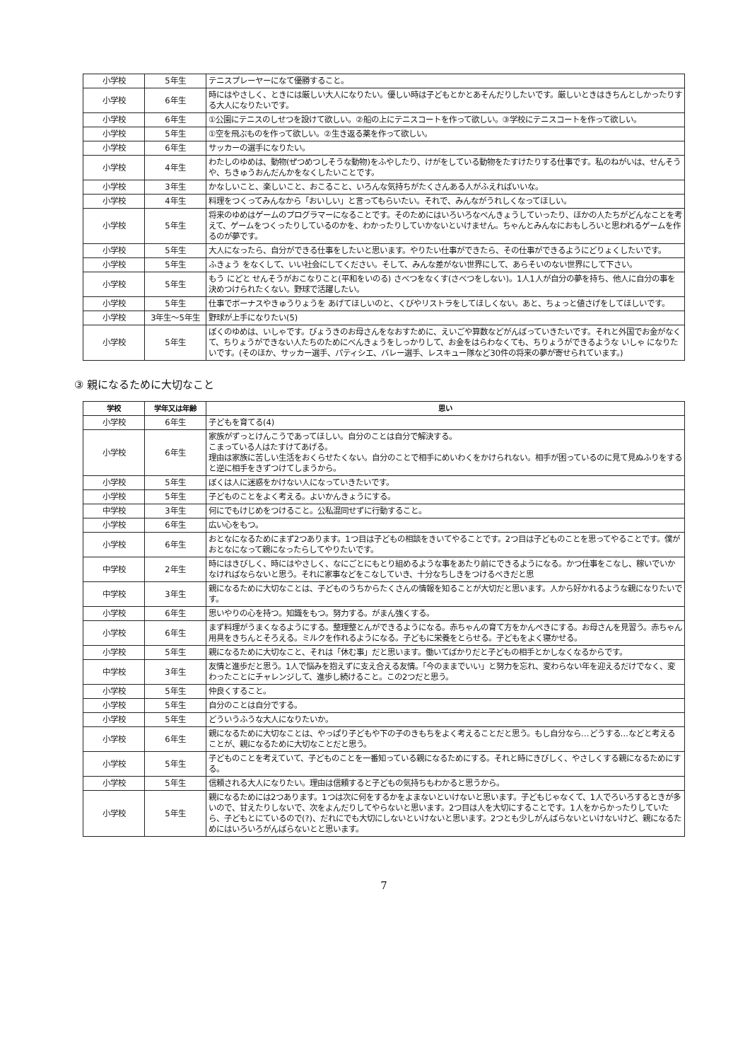| 小学校 | 5年生 | テニスプレーヤーになて優勝すること。 |
| 小学校 | 6年生 | 時にはやさしく、ときには厳しい大人になりたい。優しい時は子どもとかとあそんだりしたいです。厳しいときはきちんとしかったりする大人になりたいです。 |
| 小学校 | 6年生 | ①公園にテニスのしせつを設けて欲しい。②船の上にテニスコートを作って欲しい。③学校にテニスコートを作って欲しい。 |
| 小学校 | 5年生 | ①空を飛ぶものを作って欲しい。②生き返る薬を作って欲しい。 |
| 小学校 | 6年生 | サッカーの選手になりたい。 |
| 小学校 | 4年生 | わたしのゆめは、動物(ぜつめつしそうな動物)をふやしたり、けがをしている動物をたすけたりする仕事です。私のねがいは、せんそうや、ちきゅうおんだんかをなくしたいことです。 |
| 小学校 | 3年生 | かなしいこと、楽しいこと、おこること、いろんな気持ちがたくさんある人がふえればいいな。 |
| 小学校 | 4年生 | 料理をつくってみんなから「おいしい」と言ってもらいたい。それで、みんながうれしくなってほしい。 |
| 小学校 | 5年生 | 将来のゆめはゲームのプログラマーになることです。そのためにはいろいろなべんきょうしていったり、ほかの人たちがどんなことを考えて、ゲームをつくったりしているのかを、わかったりしていかないといけません。ちゃんとみんなにおもしろいと思われるゲームを作るのが夢です。 |
| 小学校 | 5年生 | 大人になったら、自分ができる仕事をしたいと思います。やりたい仕事ができたら、その仕事ができるようにどりょくしたいです。 |
| 小学校 | 5年生 | ふきょう をなくして、いい社会にしてください。そして、みんな差がない世界にして、あらそいのない世界にして下さい。 |
| 小学校 | 5年生 | もう にどと せんそうがおこなりこと(平和をいのる) さべつをなくす(さべつをしない)。1人1人が自分の夢を持ち、他人に自分の事を決めつけられたくない。野球で活躍したい。 |
| 小学校 | 5年生 | 仕事でボーナスやきゅうりょうを あげてほしいのと、くびやリストラをしてほしくない。あと、ちょっと値さげをしてほしいです。 |
| 小学校 | 3年生～5年生 | 野球が上手になりたい(5) |
| 小学校 | 5年生 | ぼくのゆめは、いしゃです。びょうきのお母さんをなおすために、えいごや算数などがんばっていきたいです。それと外国でお金がなくて、ちりょうができない人たちのためにべんきょうをしっかりして、お金をはらわなくても、ちりょうができるような いしゃ になりたいです。(そのほか、サッカー選手、パティシエ、バレー選手、レスキュー隊など30件の将来の夢が寄せられています。) |
③ 親になるために大切なこと
| 学校 | 学年又は年齢 | 思い |
| --- | --- | --- |
| 小学校 | 6年生 | 子どもを育てる(4) |
| 小学校 | 6年生 | 家族がずっとけんこうであってほしい。自分のことは自分で解決する。 こまっている人はたすけてあげる。 理由は家族に苦しい生活をおくらせたくない。自分のことで相手にめいわくをかけられない。相手が困っているのに見て見ぬふりをすると逆に相手をきずつけてしまうから。 |
| 小学校 | 5年生 | ぼくは人に迷惑をかけない人になっていきたいです。 |
| 小学校 | 5年生 | 子どものことをよく考える。よいかんきょうにする。 |
| 中学校 | 3年生 | 何にでもけじめをつけること。公私混同せずに行動すること。 |
| 小学校 | 6年生 | 広い心をもつ。 |
| 小学校 | 6年生 | おとなになるためにまず2つあります。1つ目は子どもの相談をきいてやることです。2つ目は子どものことを思ってやることです。僕がおとなになって親になったらしてやりたいです。 |
| 中学校 | 2年生 | 時にはきびしく、時にはやさしく、なにごとにもとり組めるような事をあたり前にできるようになる。かつ仕事をこなし、稼いでいかなければならないと思う。それに家事などをこなしていき、十分なちしきをつけるべきだと思 |
| 中学校 | 3年生 | 親になるために大切なことは、子どものうちからたくさんの情報を知ることが大切だと思います。人から好かれるような親になりたいです。 |
| 小学校 | 6年生 | 思いやりの心を持つ。知識をもつ。努力する。がまん強くする。 |
| 小学校 | 6年生 | まず料理がうまくなるようにする。整理整とんができるようになる。赤ちゃんの育て方をかんぺきにする。お母さんを見習う。赤ちゃん用具をきちんとそろえる。ミルクを作れるようになる。子どもに栄養をとらせる。子どもをよく寝かせる。 |
| 小学校 | 5年生 | 親になるために大切なこと、それは「休む事」だと思います。働いてばかりだと子どもの相手とかしなくなるからです。 |
| 中学校 | 3年生 | 友情と進歩だと思う。1人で悩みを抱えずに支え合える友情。「今のままでいい」と努力を忘れ、変わらない年を迎えるだけでなく、変わったことにチャレンジして、進歩し続けること。この2つだと思う。 |
| 小学校 | 5年生 | 仲良くすること。 |
| 小学校 | 5年生 | 自分のことは自分でする。 |
| 小学校 | 5年生 | どういうふうな大人になりたいか。 |
| 小学校 | 6年生 | 親になるために大切なことは、やっぱり子どもや下の子のきもちをよく考えることだと思う。もし自分なら…どうする…などと考えることが、親になるために大切なことだと思う。 |
| 小学校 | 5年生 | 子どものことを考えていて、子どものことを一番知っている親になるためにする。それと時にきびしく、やさしくする親になるためにする。 |
| 小学校 | 5年生 | 信頼される大人になりたい。理由は信頼すると子どもの気持ちもわかると思うから。 |
| 小学校 | 5年生 | 親になるためには2つあります。1つは次に何をするかをよまないといけないと思います。子どもじゃなくて、1人でろいろするときが多いので、甘えたりしないで、次をよんだりしてやらないと思います。2つ目は人を大切にすることです。1人をからかったりしていたら、子どもとにているので(?)、だれにでも大切にしないといけないと思います。2つとも少しがんばらないといけないけど、親になるためにはいろいろがんばらないとと思います。 |
7